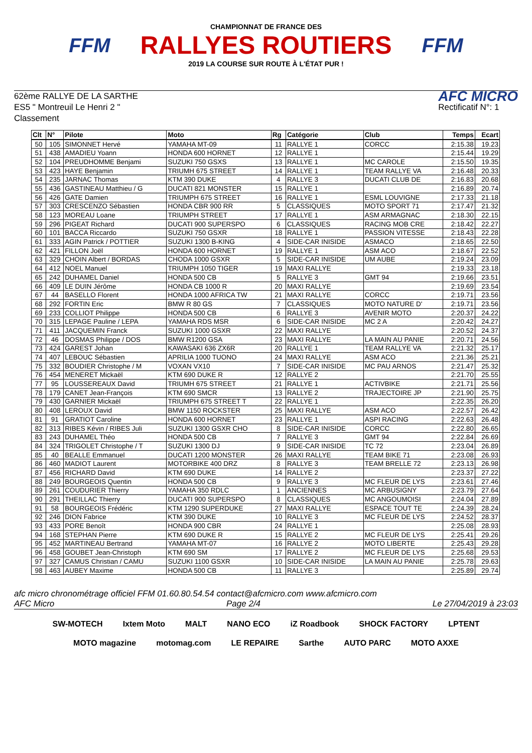FFM
CHAMPIONNAT DE FRANCE DES
RALLYES ROUTIERS
2019 LA COURSE SUR ROUTE À L'ÉTAT PUR !
FFM
62ème RALLYE DE LA SARTHE
ES5 " Montreuil Le Henri 2 "
Classement
AFC MICRO
Rectificatif N°: 1
| Clt | N° | Pilote | Moto | Rg | Catégorie | Club | Temps | Ecart |
| --- | --- | --- | --- | --- | --- | --- | --- | --- |
| 50 | 105 | SIMONNET Hervé | YAMAHA MT-09 | 11 | RALLYE 1 | CORCC | 2:15.38 | 19.23 |
| 51 | 438 | AMADIEU Yoann | HONDA 600 HORNET | 12 | RALLYE 1 | | 2:15.44 | 19.29 |
| 52 | 104 | PREUDHOMME Benjami | SUZUKI 750 GSXS | 13 | RALLYE 1 | MC CAROLE | 2:15.50 | 19.35 |
| 53 | 423 | HAYE Benjamin | TRIUMH 675 STREET | 14 | RALLYE 1 | TEAM RALLYE VA | 2:16.48 | 20.33 |
| 54 | 235 | JARNAC Thomas | KTM 390 DUKE | 4 | RALLYE 3 | DUCATI CLUB DE | 2:16.83 | 20.68 |
| 55 | 436 | GASTINEAU Matthieu / G | DUCATI 821 MONSTER | 15 | RALLYE 1 | | 2:16.89 | 20.74 |
| 56 | 426 | GATE Damien | TRIUMPH 675 STREET | 16 | RALLYE 1 | ESML LOUVIGNE | 2:17.33 | 21.18 |
| 57 | 303 | CRESCENZO Sébastien | HONDA CBR 900 RR | 5 | CLASSIQUES | MOTO SPORT 71 | 2:17.47 | 21.32 |
| 58 | 123 | MOREAU Loane | TRIUMPH STREET | 17 | RALLYE 1 | ASM ARMAGNAC | 2:18.30 | 22.15 |
| 59 | 296 | PIGEAT Richard | DUCATI 900 SUPERSPO | 6 | CLASSIQUES | RACING MOB CRE | 2:18.42 | 22.27 |
| 60 | 101 | BACCA Riccardo | SUZUKI 750 GSXR | 18 | RALLYE 1 | PASSION VITESSE | 2:18.43 | 22.28 |
| 61 | 333 | AGIN Patrick / POTTIER | SUZUKI 1300 B-KING | 4 | SIDE-CAR INISIDE | ASMACO | 2:18.65 | 22.50 |
| 62 | 421 | FILLON Joël | HONDA 600 HORNET | 19 | RALLYE 1 | ASM ACO | 2:18.67 | 22.52 |
| 63 | 329 | CHOIN Albert / BORDAS | CHODA 1000 GSXR | 5 | SIDE-CAR INISIDE | UM AUBE | 2:19.24 | 23.09 |
| 64 | 412 | NOEL Manuel | TRIUMPH 1050 TIGER | 19 | MAXI RALLYE | | 2:19.33 | 23.18 |
| 65 | 242 | DUHAMEL Daniel | HONDA 500 CB | 5 | RALLYE 3 | GMT 94 | 2:19.66 | 23.51 |
| 66 | 409 | LE DUIN Jérôme | HONDA CB 1000 R | 20 | MAXI RALLYE | | 2:19.69 | 23.54 |
| 67 | 44 | BASELLO Florent | HONDA 1000 AFRICA TW | 21 | MAXI RALLYE | CORCC | 2:19.71 | 23.56 |
| 68 | 292 | FORTIN Eric | BMW R 80 GS | 7 | CLASSIQUES | MOTO NATURE D' | 2:19.71 | 23.56 |
| 69 | 233 | COLLIOT Philippe | HONDA 500 CB | 6 | RALLYE 3 | AVENIR MOTO | 2:20.37 | 24.22 |
| 70 | 315 | LEPAGE Pauline / LEPA | YAMAHA RDS MSR | 6 | SIDE-CAR INISIDE | MC 2 A | 2:20.42 | 24.27 |
| 71 | 411 | JACQUEMIN Franck | SUZUKI 1000 GSXR | 22 | MAXI RALLYE | | 2:20.52 | 24.37 |
| 72 | 46 | DOSMAS Philippe / DOS | BMW R1200 GSA | 23 | MAXI RALLYE | LA MAIN AU PANIE | 2:20.71 | 24.56 |
| 73 | 424 | GAREST Johan | KAWASAKI 636 ZX6R | 20 | RALLYE 1 | TEAM RALLYE VA | 2:21.32 | 25.17 |
| 74 | 407 | LEBOUC Sébastien | APRILIA 1000 TUONO | 24 | MAXI RALLYE | ASM ACO | 2:21.36 | 25.21 |
| 75 | 332 | BOUDIER Christophe / M | VOXAN VX10 | 7 | SIDE-CAR INISIDE | MC PAU ARNOS | 2:21.47 | 25.32 |
| 76 | 454 | MENERET Mickaël | KTM 690 DUKE R | 12 | RALLYE 2 | | 2:21.70 | 25.55 |
| 77 | 95 | LOUSSEREAUX David | TRIUMH 675 STREET | 21 | RALLYE 1 | ACTIVBIKE | 2:21.71 | 25.56 |
| 78 | 179 | CANET Jean-François | KTM 690 SMCR | 13 | RALLYE 2 | TRAJECTOIRE JP | 2:21.90 | 25.75 |
| 79 | 430 | GARNIER Mickaël | TRIUMPH 675 STREET T | 22 | RALLYE 1 | | 2:22.35 | 26.20 |
| 80 | 408 | LEROUX David | BMW 1150 ROCKSTER | 25 | MAXI RALLYE | ASM ACO | 2:22.57 | 26.42 |
| 81 | 91 | GRATIOT Caroline | HONDA 600 HORNET | 23 | RALLYE 1 | ASPI RACING | 2:22.63 | 26.48 |
| 82 | 313 | RIBES Kévin / RIBES Juli | SUZUKI 1300 GSXR CHO | 8 | SIDE-CAR INISIDE | CORCC | 2:22.80 | 26.65 |
| 83 | 243 | DUHAMEL Théo | HONDA 500 CB | 7 | RALLYE 3 | GMT 94 | 2:22.84 | 26.69 |
| 84 | 324 | TRIGOLET Christophe / T | SUZUKI 1300 DJ | 9 | SIDE-CAR INISIDE | TC 72 | 2:23.04 | 26.89 |
| 85 | 40 | BEALLE Emmanuel | DUCATI 1200 MONSTER | 26 | MAXI RALLYE | TEAM BIKE 71 | 2:23.08 | 26.93 |
| 86 | 460 | MADIOT Laurent | MOTORBIKE 400 DRZ | 8 | RALLYE 3 | TEAM BRELLE 72 | 2:23.13 | 26.98 |
| 87 | 456 | RICHARD David | KTM 690 DUKE | 14 | RALLYE 2 | | 2:23.37 | 27.22 |
| 88 | 249 | BOURGEOIS Quentin | HONDA 500 CB | 9 | RALLYE 3 | MC FLEUR DE LYS | 2:23.61 | 27.46 |
| 89 | 261 | COUDURIER Thierry | YAMAHA 350 RDLC | 1 | ANCIENNES | MC ARBUSIGNY | 2:23.79 | 27.64 |
| 90 | 291 | THEILLAC Thierry | DUCATI 900 SUPERSPO | 8 | CLASSIQUES | MC ANGOUMOISI | 2:24.04 | 27.89 |
| 91 | 58 | BOURGEOIS Frédéric | KTM 1290 SUPERDUKE | 27 | MAXI RALLYE | ESPACE TOUT TE | 2:24.39 | 28.24 |
| 92 | 246 | DION Fabrice | KTM 390 DUKE | 10 | RALLYE 3 | MC FLEUR DE LYS | 2:24.52 | 28.37 |
| 93 | 433 | PORE Benoît | HONDA 900 CBR | 24 | RALLYE 1 | | 2:25.08 | 28.93 |
| 94 | 168 | STEPHAN Pierre | KTM 690 DUKE R | 15 | RALLYE 2 | MC FLEUR DE LYS | 2:25.41 | 29.26 |
| 95 | 452 | MARTINEAU Bertrand | YAMAHA MT-07 | 16 | RALLYE 2 | MOTO LIBERTE | 2:25.43 | 29.28 |
| 96 | 458 | GOUBET Jean-Christoph | KTM 690 SM | 17 | RALLYE 2 | MC FLEUR DE LYS | 2:25.68 | 29.53 |
| 97 | 327 | CAMUS Christian / CAMU | SUZUKI 1100 GSXR | 10 | SIDE-CAR INISIDE | LA MAIN AU PANIE | 2:25.78 | 29.63 |
| 98 | 463 | AUBEY Maxime | HONDA 500 CB | 11 | RALLYE 3 | | 2:25.89 | 29.74 |
afc micro chronométrage officiel FFM 01.60.80.54.54 contact@afcmicro.com www.afcmicro.com
AFC Micro Page 2/4 Le 27/04/2019 à 23:03
SW-MOTECH Ixtem Moto MALT NANO ECO iZ Roadbook SHOCK FACTORY LPTENT MOTO magazine motomag.com LE REPAIRE Sarthe AUTO PARC MOTO AXXE